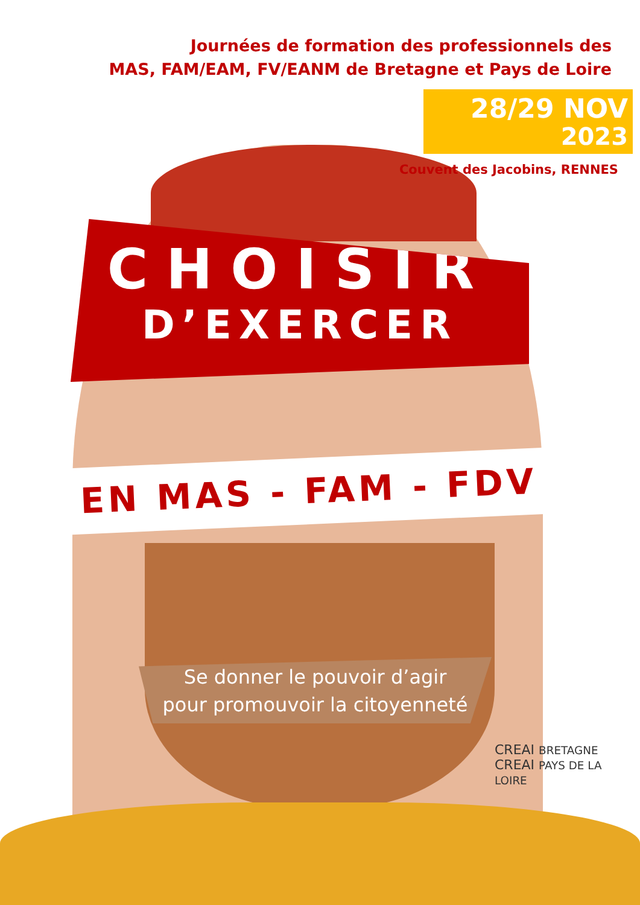Journées de formation des professionnels des
MAS, FAM/EAM, FV/EANM de Bretagne et Pays de Loire
28/29 NOV
2023
Couvent des Jacobins, RENNES
CHOISIR
D’EXERCER
EN MAS - FAM - FDV
Se donner le pouvoir d’agir
pour promouvoir la citoyenneté
CREAI BRETAGNE CREAI PAYS DE LA LOIRE